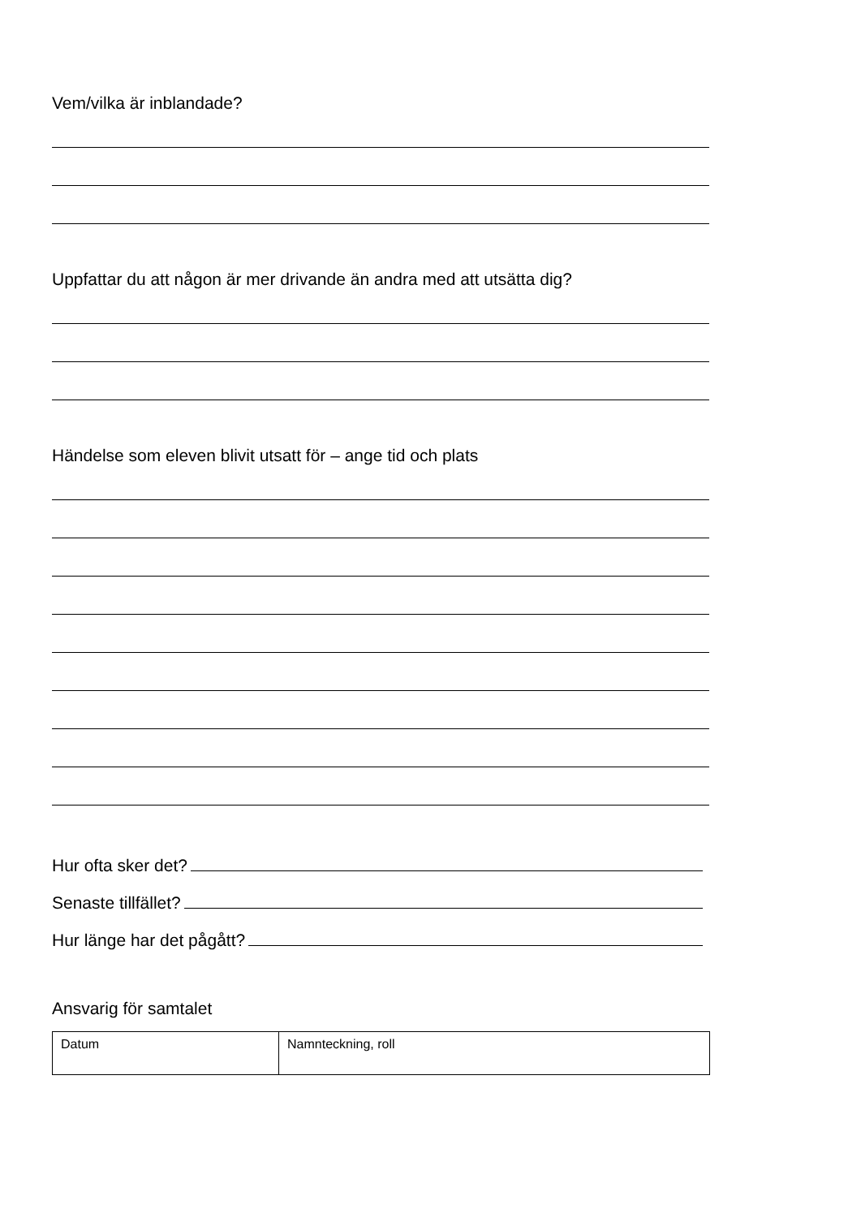Vem/vilka är inblandade?
Uppfattar du att någon är mer drivande än andra med att utsätta dig?
Händelse som eleven blivit utsatt för – ange tid och plats
Hur ofta sker det?
Senaste tillfället?
Hur länge har det pågått?
Ansvarig för samtalet
| Datum | Namnteckning, roll |